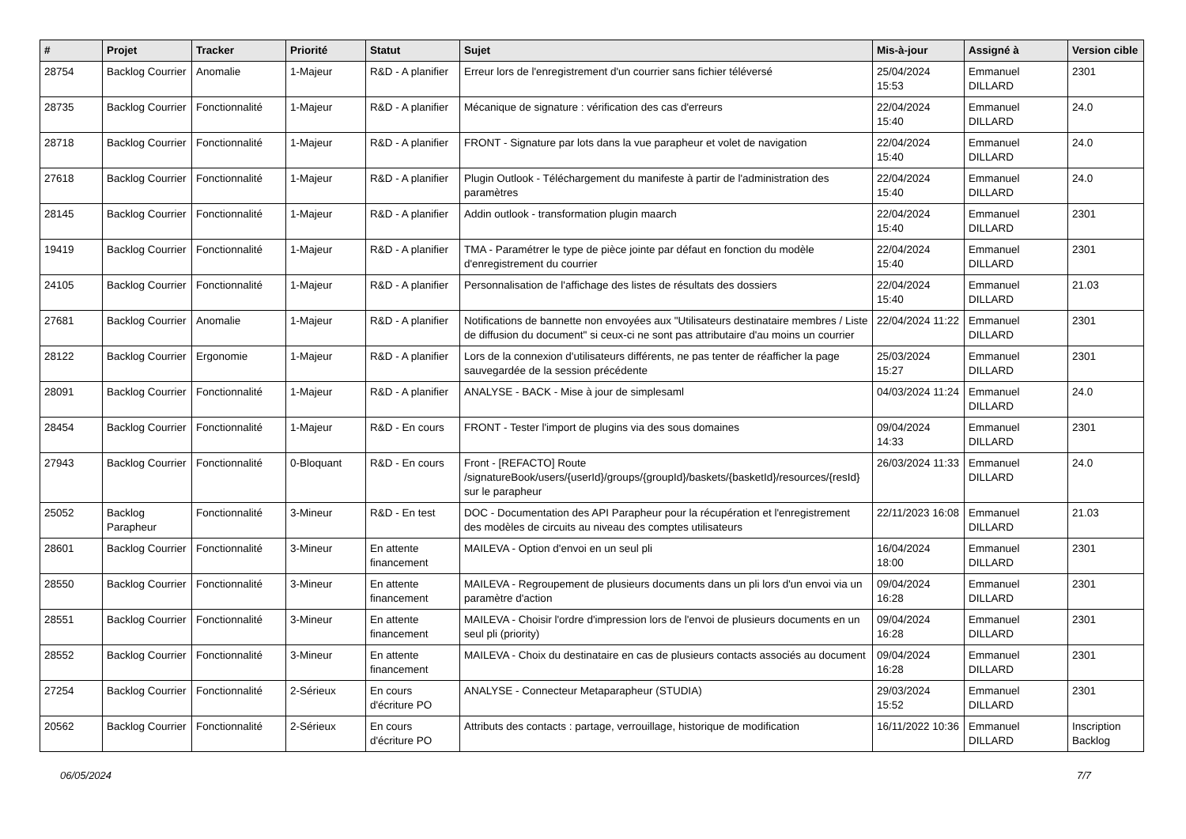| # | Projet | Tracker | Priorité | Statut | Sujet | Mis-à-jour | Assigné à | Version cible |
| --- | --- | --- | --- | --- | --- | --- | --- | --- |
| 28754 | Backlog Courrier | Anomalie | 1-Majeur | R&D - A planifier | Erreur lors de l'enregistrement d'un courrier sans fichier téléversé | 25/04/2024 15:53 | Emmanuel DILLARD | 2301 |
| 28735 | Backlog Courrier | Fonctionnalité | 1-Majeur | R&D - A planifier | Mécanique de signature : vérification des cas d'erreurs | 22/04/2024 15:40 | Emmanuel DILLARD | 24.0 |
| 28718 | Backlog Courrier | Fonctionnalité | 1-Majeur | R&D - A planifier | FRONT - Signature par lots dans la vue parapheur et volet de navigation | 22/04/2024 15:40 | Emmanuel DILLARD | 24.0 |
| 27618 | Backlog Courrier | Fonctionnalité | 1-Majeur | R&D - A planifier | Plugin Outlook - Téléchargement du manifeste à partir de l'administration des paramètres | 22/04/2024 15:40 | Emmanuel DILLARD | 24.0 |
| 28145 | Backlog Courrier | Fonctionnalité | 1-Majeur | R&D - A planifier | Addin outlook - transformation plugin maarch | 22/04/2024 15:40 | Emmanuel DILLARD | 2301 |
| 19419 | Backlog Courrier | Fonctionnalité | 1-Majeur | R&D - A planifier | TMA - Paramétrer le type de pièce jointe par défaut en fonction du modèle d'enregistrement du courrier | 22/04/2024 15:40 | Emmanuel DILLARD | 2301 |
| 24105 | Backlog Courrier | Fonctionnalité | 1-Majeur | R&D - A planifier | Personnalisation de l'affichage des listes de résultats des dossiers | 22/04/2024 15:40 | Emmanuel DILLARD | 21.03 |
| 27681 | Backlog Courrier | Anomalie | 1-Majeur | R&D - A planifier | Notifications de bannette non envoyées aux "Utilisateurs destinataire membres / Liste de diffusion du document" si ceux-ci ne sont pas attributaire d'au moins un courrier | 22/04/2024 11:22 | Emmanuel DILLARD | 2301 |
| 28122 | Backlog Courrier | Ergonomie | 1-Majeur | R&D - A planifier | Lors de la connexion d'utilisateurs différents, ne pas tenter de réafficher la page sauvegardée de la session précédente | 25/03/2024 15:27 | Emmanuel DILLARD | 2301 |
| 28091 | Backlog Courrier | Fonctionnalité | 1-Majeur | R&D - A planifier | ANALYSE - BACK - Mise à jour de simplesaml | 04/03/2024 11:24 | Emmanuel DILLARD | 24.0 |
| 28454 | Backlog Courrier | Fonctionnalité | 1-Majeur | R&D - En cours | FRONT - Tester l'import de plugins via des sous domaines | 09/04/2024 14:33 | Emmanuel DILLARD | 2301 |
| 27943 | Backlog Courrier | Fonctionnalité | 0-Bloquant | R&D - En cours | Front - [REFACTO] Route /signatureBook/users/{userId}/groups/{groupId}/baskets/{basketId}/resources/{resId} sur le parapheur | 26/03/2024 11:33 | Emmanuel DILLARD | 24.0 |
| 25052 | Backlog Parapheur | Fonctionnalité | 3-Mineur | R&D - En test | DOC - Documentation des API Parapheur pour la récupération et l'enregistrement des modèles de circuits au niveau des comptes utilisateurs | 22/11/2023 16:08 | Emmanuel DILLARD | 21.03 |
| 28601 | Backlog Courrier | Fonctionnalité | 3-Mineur | En attente financement | MAILEVA - Option d'envoi en un seul pli | 16/04/2024 18:00 | Emmanuel DILLARD | 2301 |
| 28550 | Backlog Courrier | Fonctionnalité | 3-Mineur | En attente financement | MAILEVA - Regroupement de plusieurs documents dans un pli lors d'un envoi via un paramètre d'action | 09/04/2024 16:28 | Emmanuel DILLARD | 2301 |
| 28551 | Backlog Courrier | Fonctionnalité | 3-Mineur | En attente financement | MAILEVA - Choisir l'ordre d'impression lors de l'envoi de plusieurs documents en un seul pli (priority) | 09/04/2024 16:28 | Emmanuel DILLARD | 2301 |
| 28552 | Backlog Courrier | Fonctionnalité | 3-Mineur | En attente financement | MAILEVA - Choix du destinataire en cas de plusieurs contacts associés au document | 09/04/2024 16:28 | Emmanuel DILLARD | 2301 |
| 27254 | Backlog Courrier | Fonctionnalité | 2-Sérieux | En cours d'écriture PO | ANALYSE - Connecteur Metaparapheur (STUDIA) | 29/03/2024 15:52 | Emmanuel DILLARD | 2301 |
| 20562 | Backlog Courrier | Fonctionnalité | 2-Sérieux | En cours d'écriture PO | Attributs des contacts : partage, verrouillage, historique de modification | 16/11/2022 10:36 | Emmanuel DILLARD | Inscription Backlog |
06/05/2024 7/7